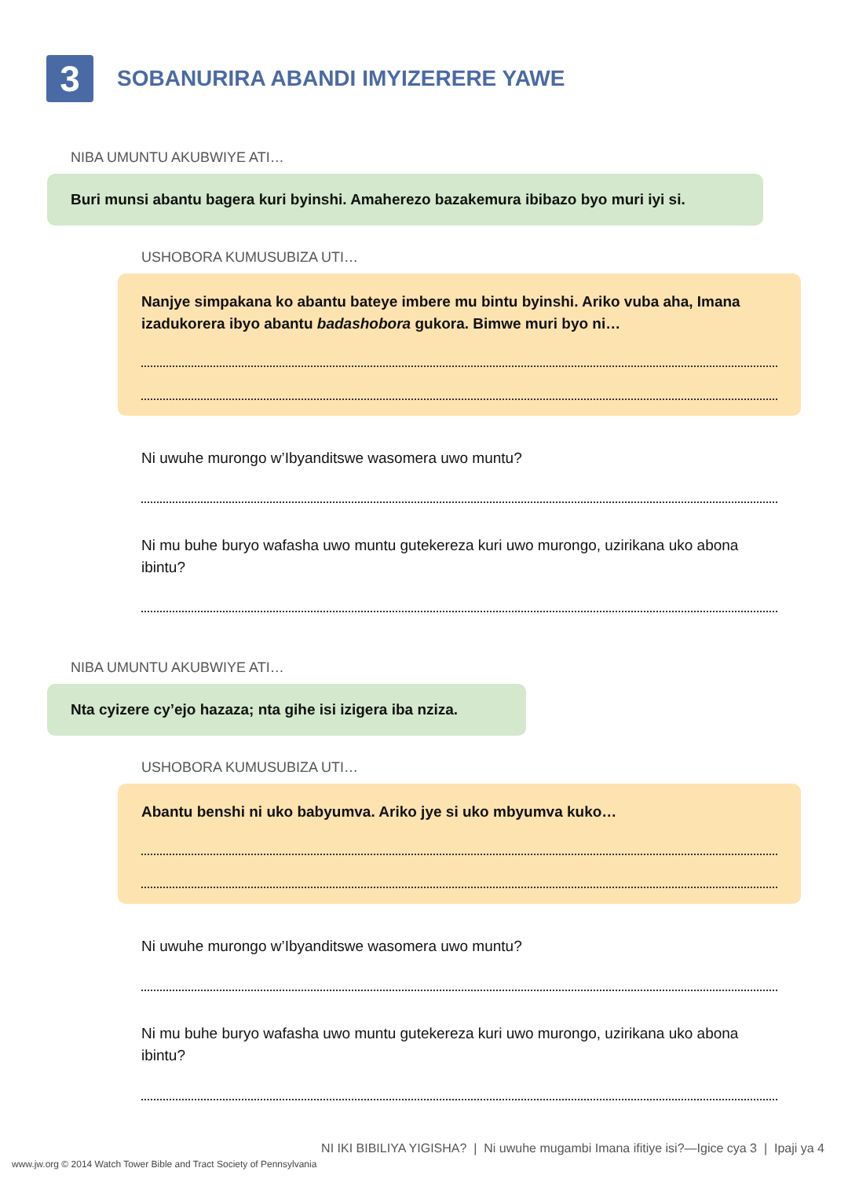3
SOBANURIRA ABANDI IMYIZERERE YAWE
NIBA UMUNTU AKUBWIYE ATI…
Buri munsi abantu bagera kuri byinshi. Amaherezo bazakemura ibibazo byo muri iyi si.
USHOBORA KUMUSUBIZA UTI…
Nanjye simpakana ko abantu bateye imbere mu bintu byinshi. Ariko vuba aha, Imana izadukorera ibyo abantu badashobora gukora. Bimwe muri byo ni…
Ni uwuhe murongo w’Ibyanditswe wasomera uwo muntu?
Ni mu buhe buryo wafasha uwo muntu gutekereza kuri uwo murongo, uzirikana uko abona ibintu?
NIBA UMUNTU AKUBWIYE ATI…
Nta cyizere cy’ejo hazaza; nta gihe isi izigera iba nziza.
USHOBORA KUMUSUBIZA UTI…
Abantu benshi ni uko babyumva. Ariko jye si uko mbyumva kuko…
Ni uwuhe murongo w’Ibyanditswe wasomera uwo muntu?
Ni mu buhe buryo wafasha uwo muntu gutekereza kuri uwo murongo, uzirikana uko abona ibintu?
NI IKI BIBILIYA YIGISHA? | Ni uwuhe mugambi Imana ifitiye isi?—Igice cya 3 | Ipaji ya 4
www.jw.org © 2014 Watch Tower Bible and Tract Society of Pennsylvania